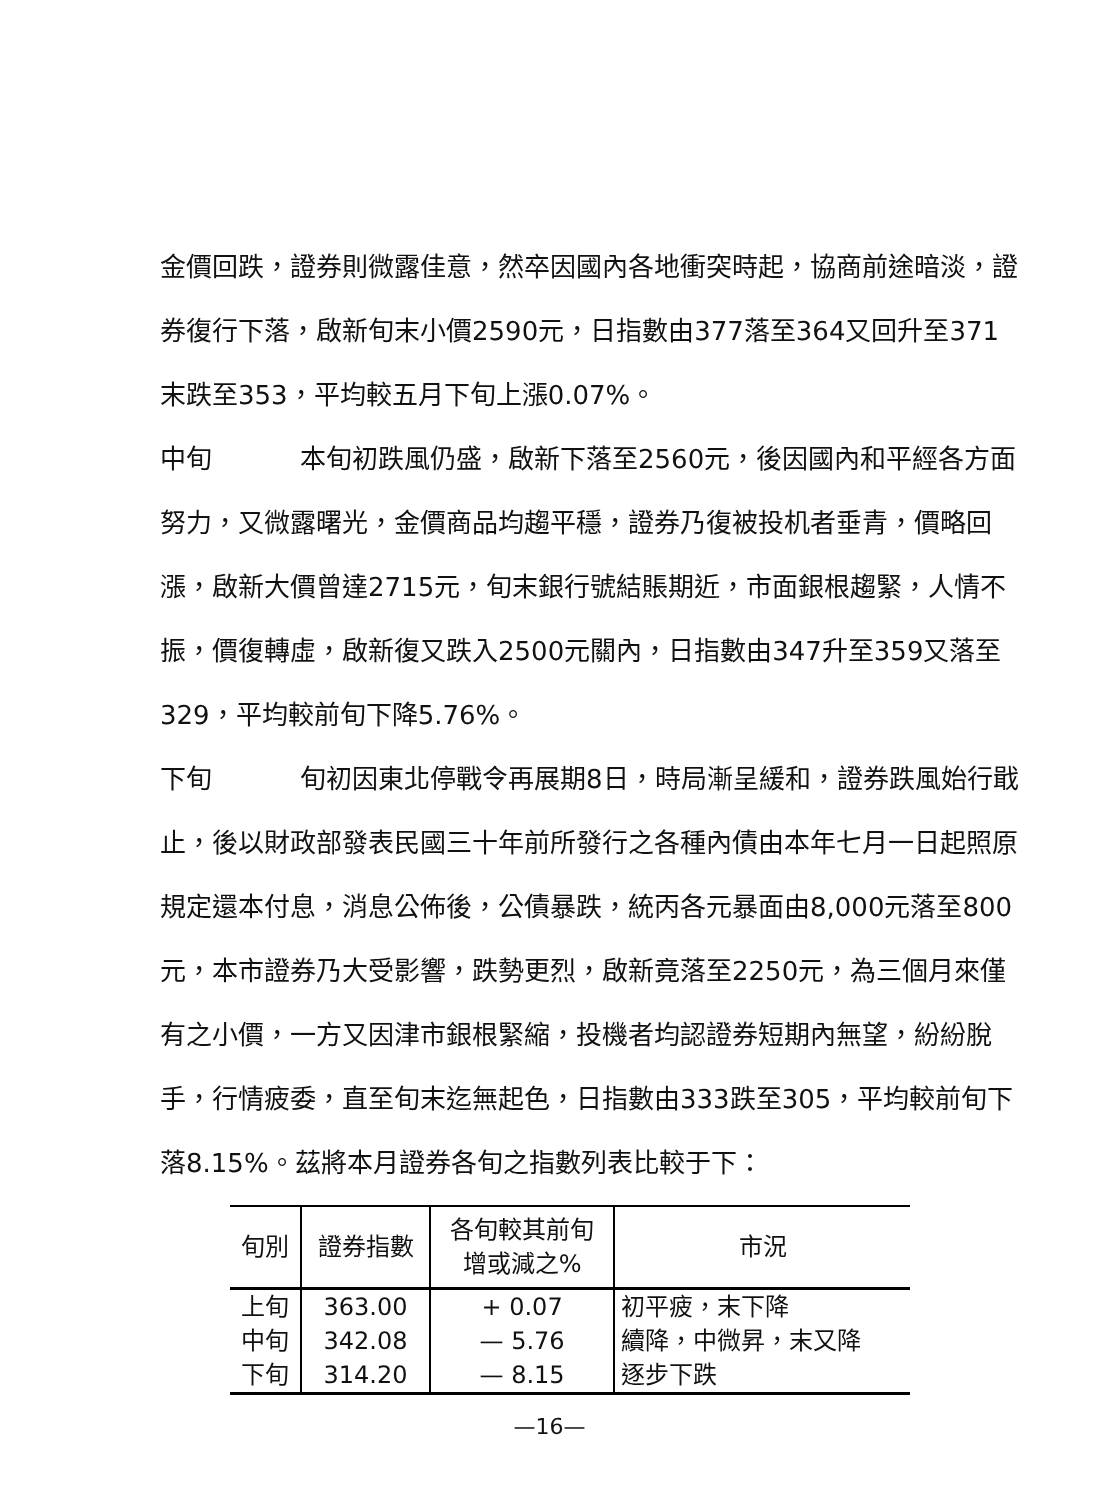金價回跌，證券則微露佳意，然卒因國內各地衝突時起，協商前途暗淡，證券復行下落，啟新旬末小價2590元，日指數由377落至364又回升至371末跌至353，平均較五月下旬上漲0.07%。
中旬 本旬初跌風仍盛，啟新下落至2560元，後因國內和平經各方面努力，又微露曙光，金價商品均趨平穩，證券乃復被投机者垂青，價略回漲，啟新大價曾達2715元，旬末銀行號結賬期近，市面銀根趨緊，人情不振，價復轉虛，啟新復又跌入2500元關內，日指數由347升至359又落至329，平均較前旬下降5.76%。
下旬 旬初因東北停戰令再展期8日，時局漸呈緩和，證券跌風始行戢止，後以財政部發表民國三十年前所發行之各種內債由本年七月一日起照原規定還本付息，消息公佈後，公債暴跌，統丙各元暴面由8,000元落至800元，本市證券乃大受影響，跌勢更烈，啟新竟落至2250元，為三個月來僅有之小價，一方又因津市銀根緊縮，投機者均認證券短期內無望，紛紛脫手，行情疲委，直至旬末迄無起色，日指數由333跌至305，平均較前旬下落8.15%。茲將本月證券各旬之指數列表比較于下：
| 旬別 | 證券指數 | 各旬較其前旬 增或減之% | 市況 |
| --- | --- | --- | --- |
| 上旬 | 363.00 | + 0.07 | 初平疲，末下降 |
| 中旬 | 342.08 | — 5.76 | 續降，中微昇，末又降 |
| 下旬 | 314.20 | — 8.15 | 逐步下跌 |
—16—